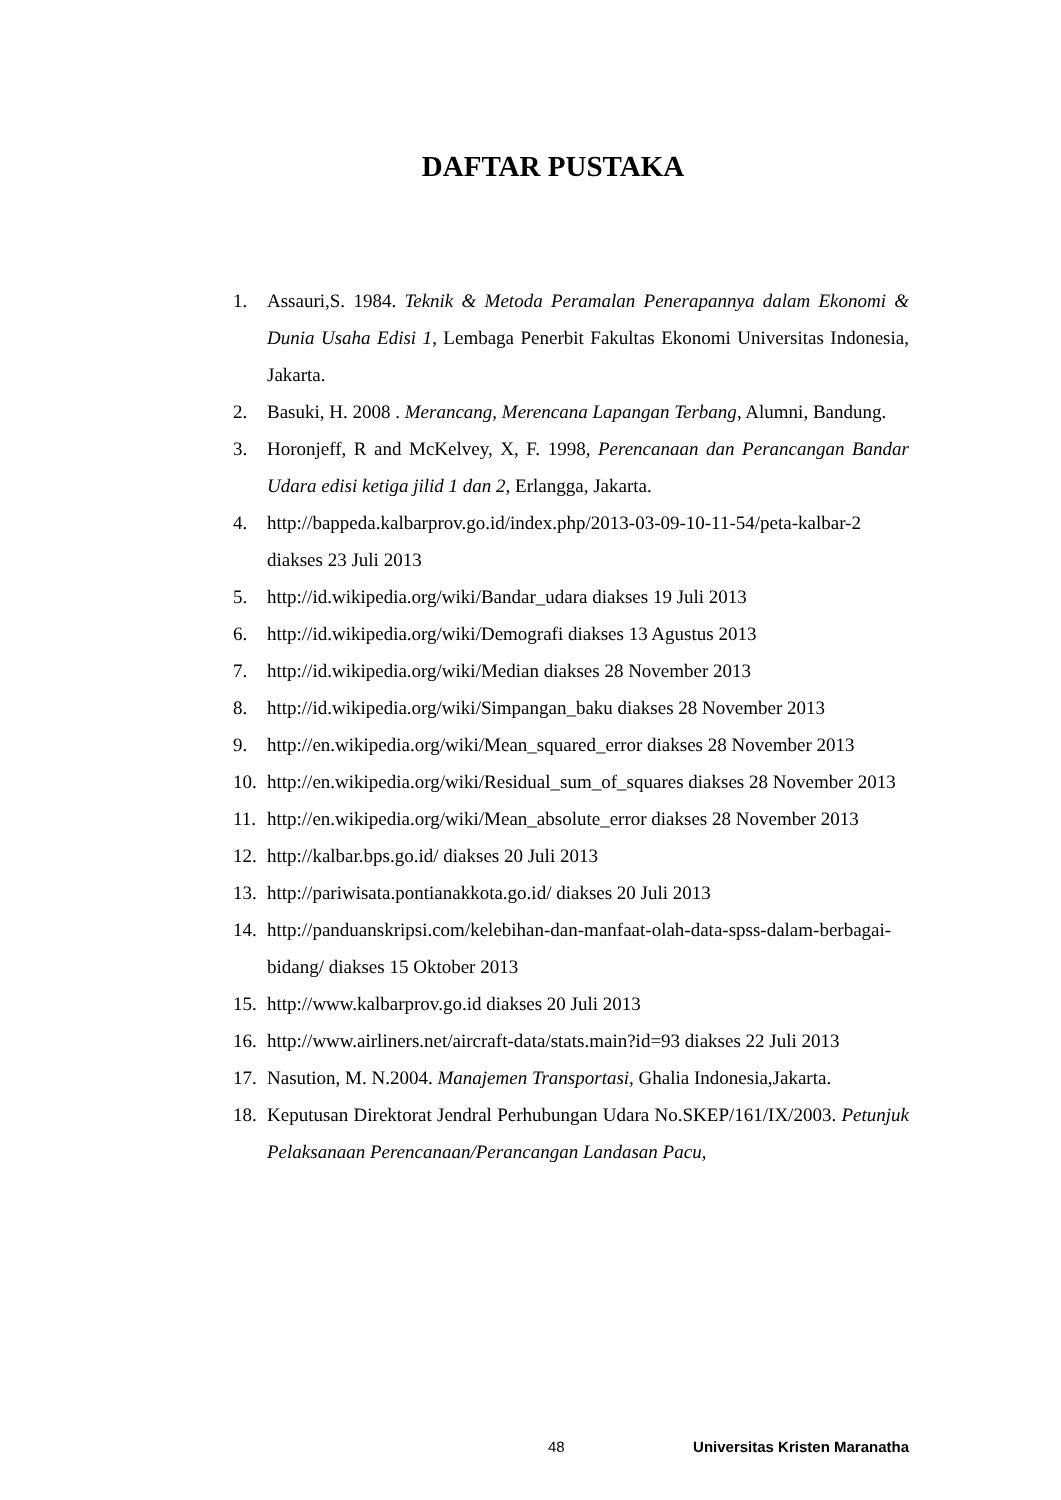DAFTAR PUSTAKA
1. Assauri,S. 1984. Teknik & Metoda Peramalan Penerapannya dalam Ekonomi & Dunia Usaha Edisi 1, Lembaga Penerbit Fakultas Ekonomi Universitas Indonesia, Jakarta.
2. Basuki, H. 2008 . Merancang, Merencana Lapangan Terbang, Alumni, Bandung.
3. Horonjeff, R and McKelvey, X, F. 1998, Perencanaan dan Perancangan Bandar Udara edisi ketiga jilid 1 dan 2, Erlangga, Jakarta.
4. http://bappeda.kalbarprov.go.id/index.php/2013-03-09-10-11-54/peta-kalbar-2 diakses 23 Juli 2013
5. http://id.wikipedia.org/wiki/Bandar_udara diakses 19 Juli 2013
6. http://id.wikipedia.org/wiki/Demografi diakses 13 Agustus 2013
7. http://id.wikipedia.org/wiki/Median diakses 28 November 2013
8. http://id.wikipedia.org/wiki/Simpangan_baku diakses 28 November 2013
9. http://en.wikipedia.org/wiki/Mean_squared_error diakses 28 November 2013
10. http://en.wikipedia.org/wiki/Residual_sum_of_squares diakses 28 November 2013
11. http://en.wikipedia.org/wiki/Mean_absolute_error diakses 28 November 2013
12. http://kalbar.bps.go.id/ diakses 20 Juli 2013
13. http://pariwisata.pontianakkota.go.id/ diakses 20 Juli 2013
14. http://panduanskripsi.com/kelebihan-dan-manfaat-olah-data-spss-dalam-berbagai-bidang/ diakses 15 Oktober 2013
15. http://www.kalbarprov.go.id diakses 20 Juli 2013
16. http://www.airliners.net/aircraft-data/stats.main?id=93 diakses 22 Juli 2013
17. Nasution, M. N.2004. Manajemen Transportasi, Ghalia Indonesia,Jakarta.
18. Keputusan Direktorat Jendral Perhubungan Udara No.SKEP/161/IX/2003. Petunjuk Pelaksanaan Perencanaan/Perancangan Landasan Pacu,
48 Universitas Kristen Maranatha